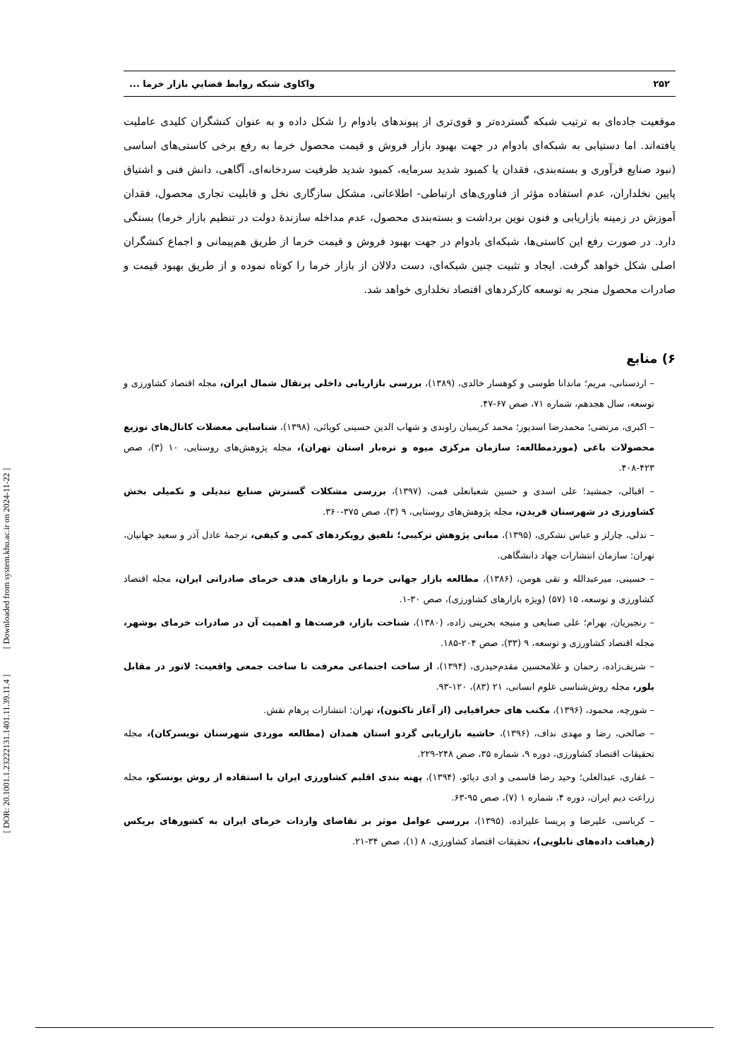[ DOR: 20.1001.1.23222131.1401.11.39.11.4 ] [ Downloaded from system.khu.ac.ir on 2024-11-22 ]
۲۵۲ واکاوی شبکه روابط فضاییِ بازار خرما ...
موقعیت جاده‌ای به ترتیب شبکه گسترده‌تر و قوی‌تری از پیوندهای بادوام را شکل داده و به عنوان کنشگران کلیدی عاملیت یافته‌اند. اما دستیابی به شبکه‌ای بادوام در جهت بهبود بازار فروش و قیمت محصول خرما به رفع برخی کاستی‌های اساسی (نبود صنایع فرآوری و بسته‌بندی، فقدان یا کمبود شدید سرمایه، کمبود شدید ظرفیت سردخانه‌ای، آگاهی، دانش فنی و اشتیاق پایین نخلداران، عدم استفاده مؤثر از فناوری‌های ارتباطی- اطلاعاتی، مشکل سازگاری نخل و قابلیت تجاری محصول، فقدان آموزش در زمینه بازاریابی و فنون نوین برداشت و بسته‌بندی محصول، عدم مداخله سازندهٔ دولت در تنظیم بازار خرما) بستگی دارد. در صورت رفع این کاستی‌ها، شبکه‌ای بادوام در جهت بهبود فروش و قیمت خرما از طریق هم‌پیمانی و اجماع کنشگران اصلی شکل خواهد گرفت. ایجاد و تثبیت چنین شبکه‌ای، دست دلالان از بازار خرما را کوتاه نموده و از طریق بهبود قیمت و صادرات محصول منجر به توسعه کارکردهای اقتصاد نخلداری خواهد شد.
۶) منابع
– اردستانی، مریم؛ ماندانا طوسی و کوهسار خالدی، (۱۳۸۹)، بررسی بازاریابی داخلی پرتقال شمال ایران، مجله اقتصاد کشاورزی و توسعه، سال هجدهم، شماره ۷۱، صص ۶۷-۴۷.
– اکبری، مرتضی؛ محمدرضا اسدپور؛ محمد کریمیان راوندی و شهاب الدین حسینی کوپائی، (۱۳۹۸)، شناسایی معضلات کانال‌های توزیع محصولات باغی (موردمطالعه: سازمان مرکزی میوه و تره‌بار استان تهران)، مجله پژوهش‌های روستایی، ۱۰ (۳)، صص ۴۲۳-۴۰۸.
– اقبالی، جمشید؛ علی اسدی و حسین شعبانعلی فمی، (۱۳۹۷)، بررسی مشکلات گسترش صنایع تبدیلی و تکمیلی بخش کشاورزی در شهرستان فریدن، مجله پژوهش‌های روستایی، ۹ (۳)، صص ۳۷۵-۳۶۰.
– تدلی، چارلز و عباس تشکری، (۱۳۹۵)، مبانی پژوهش ترکیبی؛ تلفیق رویکردهای کمی و کیفی، ترجمهٔ عادل آذر و سعید جهانیان، تهران: سازمان انتشارات جهاد دانشگاهی.
– حسینی، میرعبدالله و تقی هومن، (۱۳۸۶)، مطالعه بازار جهانی خرما و بازارهای هدف خرمای صادراتی ایران، مجله اقتصاد کشاورزی و توسعه، ۱۵ (۵۷) (ویژه بازارهای کشاورزی)، صص ۳۰-۱.
– رنجبریان، بهرام؛ علی صنایعی و منیجه بحرینی زاده، (۱۳۸۰)، شناخت بازار، فرصت‌ها و اهمیت آن در صادرات خرمای بوشهر، مجله اقتصاد کشاورزی و توسعه، ۹ (۳۳)، صص ۲۰۴-۱۸۵.
– شریف‌زاده، رحمان و غلامحسین مقدم‌حیدری، (۱۳۹۴)، از ساخت اجتماعی معرفت تا ساخت جمعی واقعیت: لاتور در مقابل بلور، مجله روش‌شناسی علوم انسانی، ۲۱ (۸۳)، ۱۲۰-۹۳.
– شورچه، محمود، (۱۳۹۶)، مکتب های جغرافیایی (از آغاز تاکنون)، تهران: انتشارات پرهام نقش.
– صالحی، رضا و مهدی نداف، (۱۳۹۶)، حاشیه بازاریابی گردو استان همدان (مطالعه موردی شهرستان تویسرکان)، مجله تحقیقات اقتصاد کشاورزی، دوره ۹، شماره ۳۵، صص ۲۴۸-۲۲۹.
– غفاری، عبدالعلی؛ وحید رضا قاسمی و ادی دپائو، (۱۳۹۴)، پهنه بندی اقلیم کشاورزی ایران با استفاده از روش یونسکو، مجله زراعت دیم ایران، دوره ۴، شماره ۱ (۷)، صص ۹۵-۶۳.
– کرباسی، علیرضا و پریسا علیزاده، (۱۳۹۵)، بررسی عوامل موثر بر تقاضای واردات خرمای ایران به کشورهای بریکس (رهیافت داده‌های تابلویی)، تحقیقات اقتصاد کشاورزی، ۸ (۱)، صص ۳۴-۲۱.